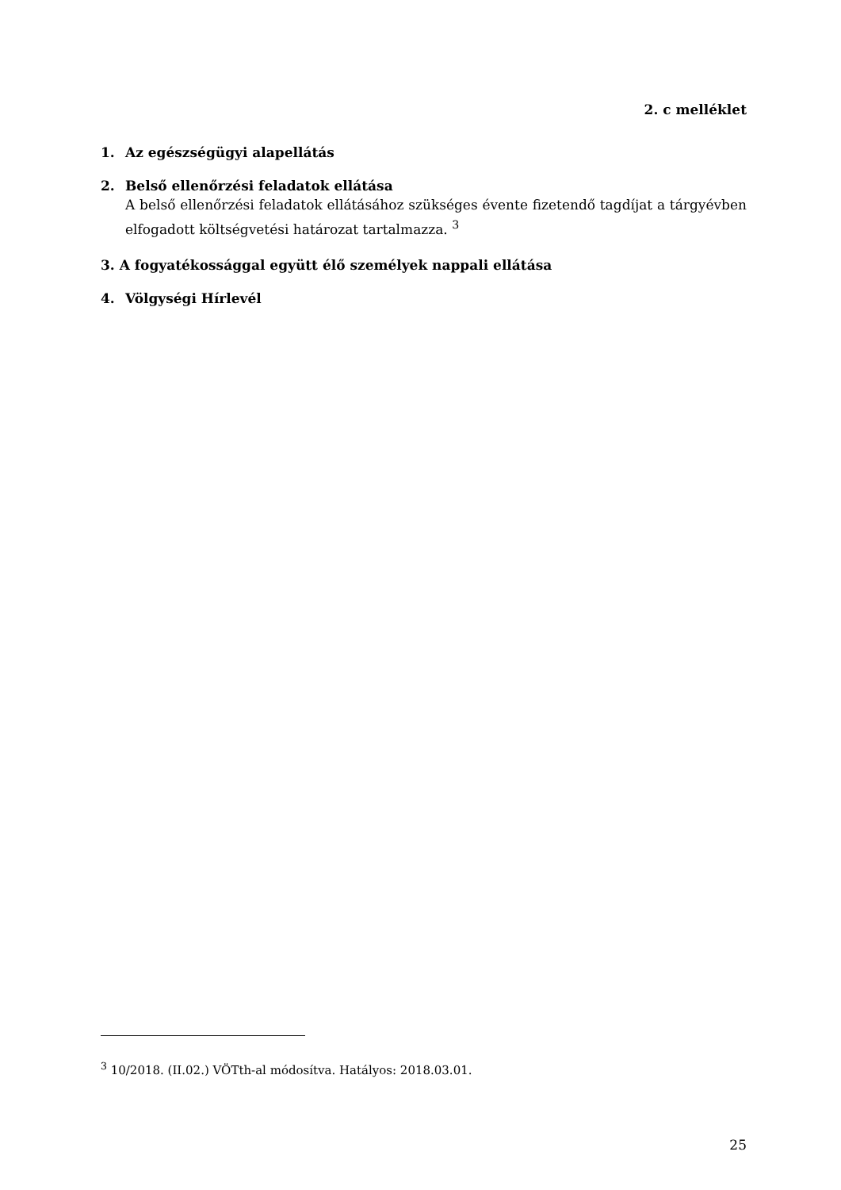2. c melléklet
1. Az egészségügyi alapellátás
2. Belső ellenőrzési feladatok ellátása
A belső ellenőrzési feladatok ellátásához szükséges évente fizetendő tagdíjat a tárgyévben elfogadott költségvetési határozat tartalmazza. <sup>3</sup>
3. A fogyatékossággal együtt élő személyek nappali ellátása
4. Völgységi Hírlevél
<sup>3</sup> 10/2018. (II.02.) VÖTth-al módosítva. Hatályos: 2018.03.01.
25